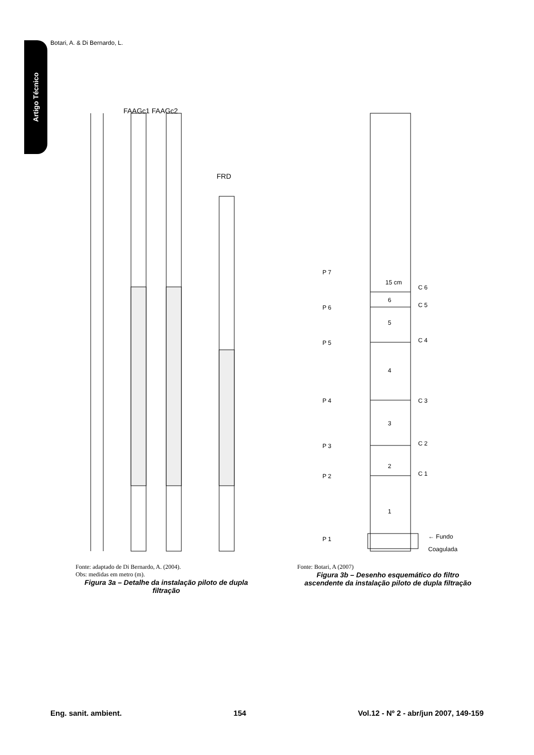Botari, A. & Di Bernardo, L.
Artigo Técnico
FAAGc1 FAAGc2
FRD
Fonte: adaptado de Di Bernardo, A. (2004).
Obs: medidas em metro (m).
Figura 3a – Detalhe da instalação piloto de dupla filtração
P 7
15 cm
C 6
6
P 6
C 5
5
P 5
C 4
4
P 4
C 3
3
P 3
C 2
2
P 2
C 1
1
P 1
← Fundo
Coagulada
Fonte: Botari, A (2007)
Figura 3b – Desenho esquemático do filtro ascendente da instalação piloto de dupla filtração
Eng. sanit. ambient. 154 Vol.12 - Nº 2 - abr/jun 2007, 149-159